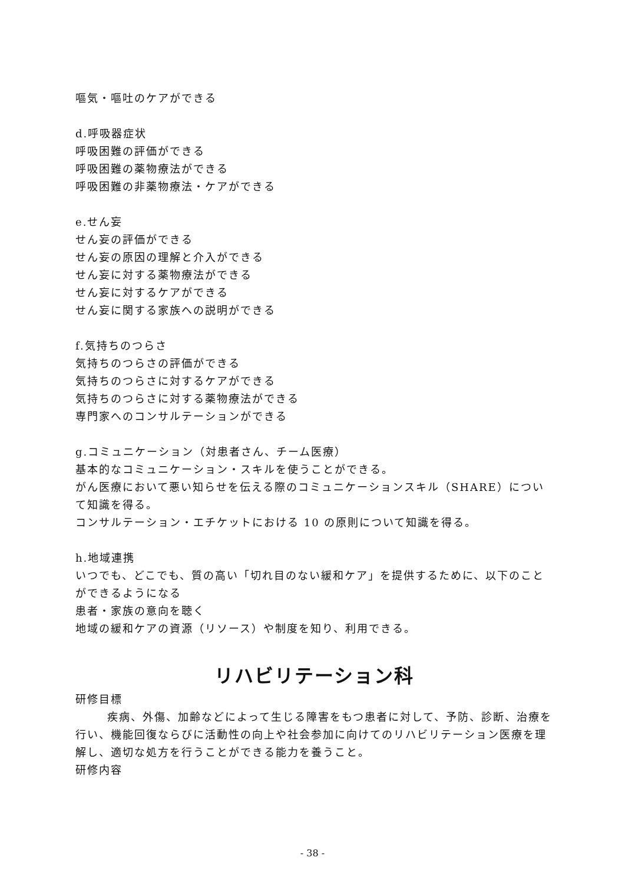嘔気・嘔吐のケアができる
d.呼吸器症状
呼吸困難の評価ができる
呼吸困難の薬物療法ができる
呼吸困難の非薬物療法・ケアができる
e.せん妄
せん妄の評価ができる
せん妄の原因の理解と介入ができる
せん妄に対する薬物療法ができる
せん妄に対するケアができる
せん妄に関する家族への説明ができる
f.気持ちのつらさ
気持ちのつらさの評価ができる
気持ちのつらさに対するケアができる
気持ちのつらさに対する薬物療法ができる
専門家へのコンサルテーションができる
g.コミュニケーション（対患者さん、チーム医療）
基本的なコミュニケーション・スキルを使うことができる。
がん医療において悪い知らせを伝える際のコミュニケーションスキル（SHARE）について知識を得る。
コンサルテーション・エチケットにおける 10 の原則について知識を得る。
h.地域連携
いつでも、どこでも、質の高い「切れ目のない緩和ケア」を提供するために、以下のことができるようになる
患者・家族の意向を聴く
地域の緩和ケアの資源（リソース）や制度を知り、利用できる。
リハビリテーション科
研修目標
疾病、外傷、加齢などによって生じる障害をもつ患者に対して、予防、診断、治療を行い、機能回復ならびに活動性の向上や社会参加に向けてのリハビリテーション医療を理解し、適切な処方を行うことができる能力を養うこと。
研修内容
- 38 -